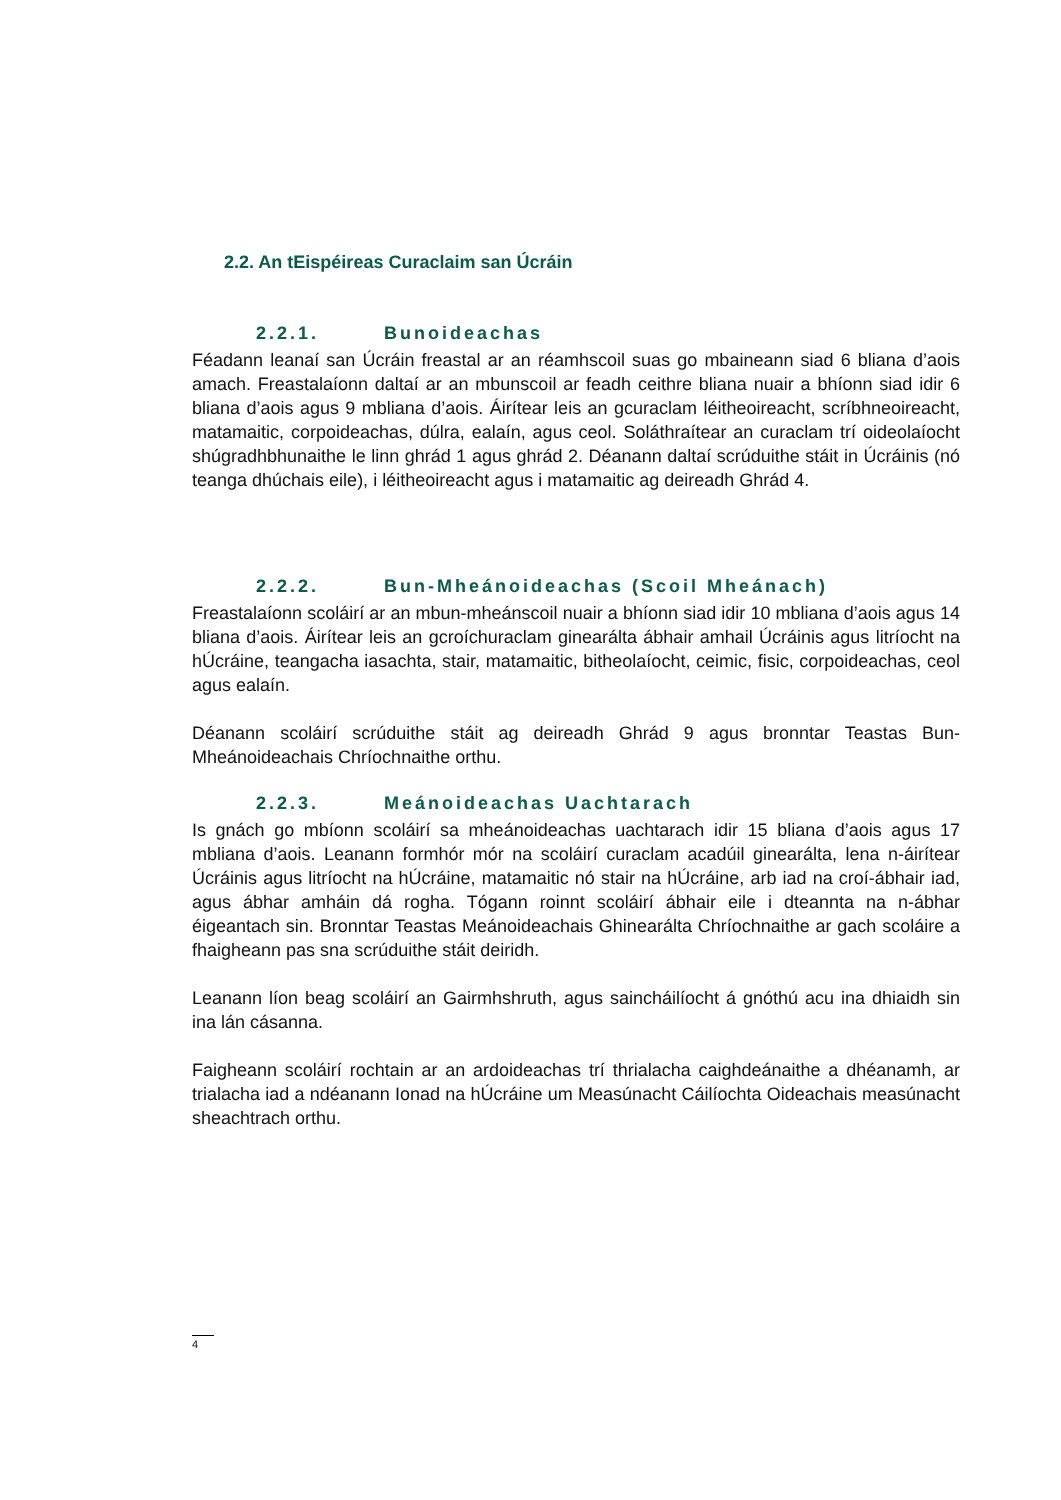2.2. An tEispéireas Curaclaim san Úcráin
2.2.1. Bunoideachas
Féadann leanaí san Úcráin freastal ar an réamhscoil suas go mbaineann siad 6 bliana d’aois amach. Freastalaíonn daltaí ar an mbunscoil ar feadh ceithre bliana nuair a bhíonn siad idir 6 bliana d’aois agus 9 mbliana d’aois. Áirítear leis an gcuraclam léitheoireacht, scríbhneoireacht, matamaitic, corpoideachas, dúlra, ealaín, agus ceol. Soláthraítear an curaclam trí oideolaíocht shúgradhbhunaithe le linn ghrád 1 agus ghrád 2. Déanann daltaí scrúduithe stáit in Úcráinis (nó teanga dhúchais eile), i léitheoireacht agus i matamaitic ag deireadh Ghrád 4.
2.2.2. Bun-Mheánoideachas (Scoil Mheánach)
Freastalaíonn scoláirí ar an mbun-mheánscoil nuair a bhíonn siad idir 10 mbliana d’aois agus 14 bliana d’aois. Áirítear leis an gcroíchuraclam ginearálta ábhair amhail Úcráinis agus litríocht na hÚcráine, teangacha iasachta, stair, matamaitic, bitheolaíocht, ceimic, fisic, corpoideachas, ceol agus ealaín.
Déanann scoláirí scrúduithe stáit ag deireadh Ghrád 9 agus bronntar Teastas Bun-Mheánoideachais Chríochnaithe orthu.
2.2.3. Meánoideachas Uachtarach
Is gnách go mbíonn scoláirí sa mheánoideachas uachtarach idir 15 bliana d’aois agus 17 mbliana d’aois. Leanann formhór mór na scoláirí curaclam acadúil ginearálta, lena n-áirítear Úcráinis agus litríocht na hÚcráine, matamaitic nó stair na hÚcráine, arb iad na croí-ábhair iad, agus ábhar amháin dá rogha. Tógann roinnt scoláirí ábhair eile i dteannta na n-ábhar éigeantach sin. Bronntar Teastas Meánoideachais Ghinearálta Chríochnaithe ar gach scoláire a fhaigheann pas sna scrúduithe stáit deiridh.
Leanann líon beag scoláirí an Gairmhshruth, agus saincháilíocht á gnóthú acu ina dhiaidh sin ina lán cásanna.
Faigheann scoláirí rochtain ar an ardoideachas trí thrialacha caighdeánaithe a dhéanamh, ar trialacha iad a ndéanann Ionad na hÚcráine um Measúnacht Cáilíochta Oideachais measúnacht sheachtrach orthu.
4